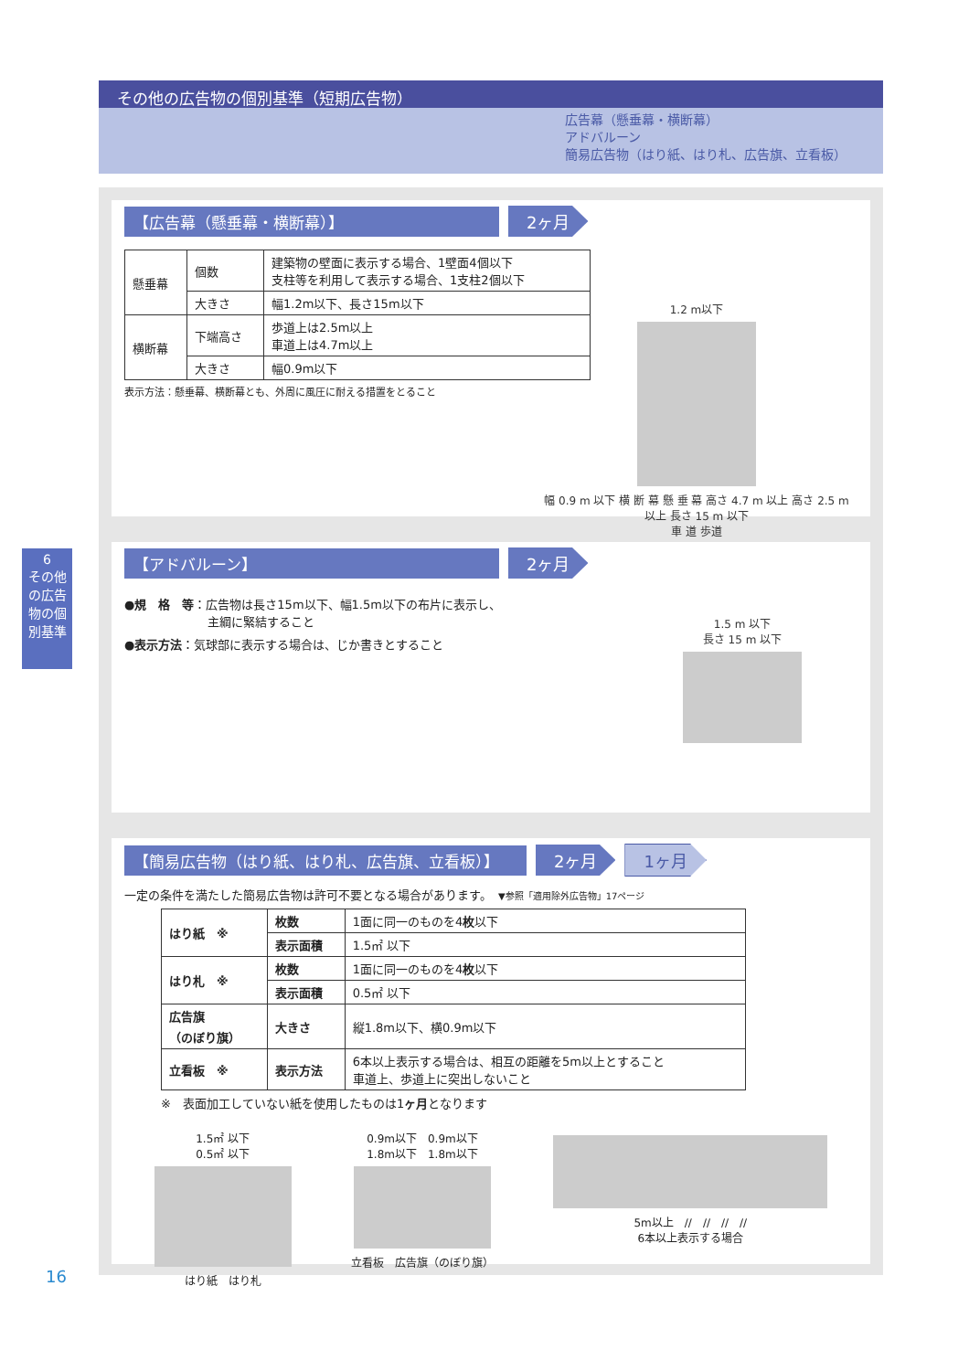その他の広告物の個別基準（短期広告物）
広告幕（懸垂幕・横断幕）
アドバルーン
簡易広告物（はり紙、はり札、広告旗、立看板）
6
その他の広告物の個別基準
【広告幕（懸垂幕・横断幕）】 2ヶ月
| 懸垂幕 | 個数 | 建築物の壁面に表示する場合、1壁面4個以下 支柱等を利用して表示する場合、1支柱2個以下 |
| | 大きさ | 幅1.2m以下、長さ15m以下 |
| 横断幕 | 下端高さ | 歩道上は2.5m以上 車道上は4.7m以上 |
| | 大きさ | 幅0.9m以下 |
表示方法：懸垂幕、横断幕とも、外周に風圧に耐える措置をとること
1.2 m以下
幅 0.9 m 以下 横 断 幕 懸 垂 幕 高さ 4.7 m 以上 高さ 2.5 m 以上 長さ 15 m 以下
車 道 歩道
【アドバルーン】 2ヶ月
●規　格　等：広告物は長さ15m以下、幅1.5m以下の布片に表示し、
　　　　　　　主綱に緊結すること
●表示方法：気球部に表示する場合は、じか書きとすること
1.5 m 以下
長さ 15 m 以下
【簡易広告物（はり紙、はり札、広告旗、立看板）】 2ヶ月 1ヶ月
一定の条件を満たした簡易広告物は許可不要となる場合があります。　▼参照「適用除外広告物」17ページ
| はり紙 ※ | 枚数 | 1面に同一のものを4 枚 以下 |
| | 表示面積 | 1.5㎡ 以下 |
| はり札 ※ | 枚数 | 1面に同一のものを4 枚 以下 |
| | 表示面積 | 0.5㎡ 以下 |
| 広告旗 （のぼり旗） | 大きさ | 縦1.8m以下、横0.9m以下 |
| 立看板 ※ | 表示方法 | 6本以上表示する場合は、相互の距離を5m以上とすること 車道上、歩道上に突出しないこと |
※　表面加工していない紙を使用したものは1ヶ月となります
1.5㎡ 以下
0.5㎡ 以下
はり紙　はり札
0.9m以下　0.9m以下
1.8m以下　1.8m以下
立看板　広告旗（のぼり旗）
5m以上　//　//　//　//
6本以上表示する場合
16